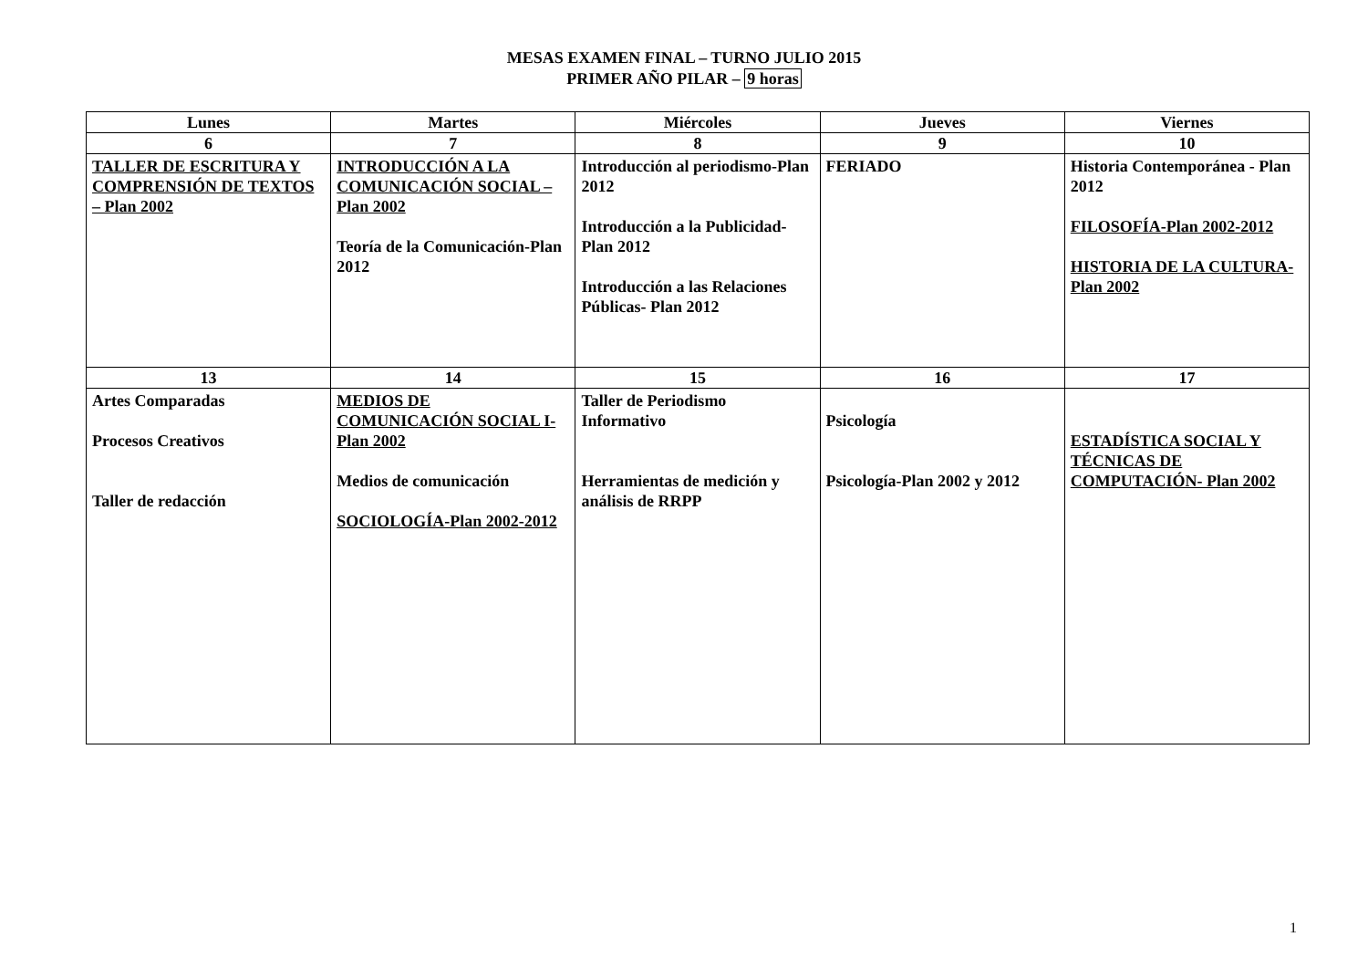MESAS EXAMEN FINAL – TURNO JULIO 2015
PRIMER AÑO PILAR – 9 horas
| Lunes | Martes | Miércoles | Jueves | Viernes |
| 6 | 7 | 8 | 9 | 10 |
| TALLER DE ESCRITURA Y COMPRENSIÓN DE TEXTOS – Plan 2002 | INTRODUCCIÓN A LA COMUNICACIÓN SOCIAL – Plan 2002 Teoría de la Comunicación-Plan 2012 | Introducción al periodismo-Plan 2012 Introducción a la Publicidad-Plan 2012 Introducción a las Relaciones Públicas- Plan 2012 | FERIADO | Historia Contemporánea - Plan 2012 FILOSOFÍA-Plan 2002-2012 HISTORIA DE LA CULTURA-Plan 2002 |
| 13 | 14 | 15 | 16 | 17 |
| Artes Comparadas Procesos Creativos Taller de redacción | MEDIOS DE COMUNICACIÓN SOCIAL I-Plan 2002 Medios de comunicación SOCIOLOGÍA-Plan 2002-2012 | Taller de Periodismo Informativo Herramientas de medición y análisis de RRPP | Psicología Psicología-Plan 2002 y 2012 | ESTADÍSTICA SOCIAL Y TÉCNICAS DE COMPUTACIÓN- Plan 2002 |
1